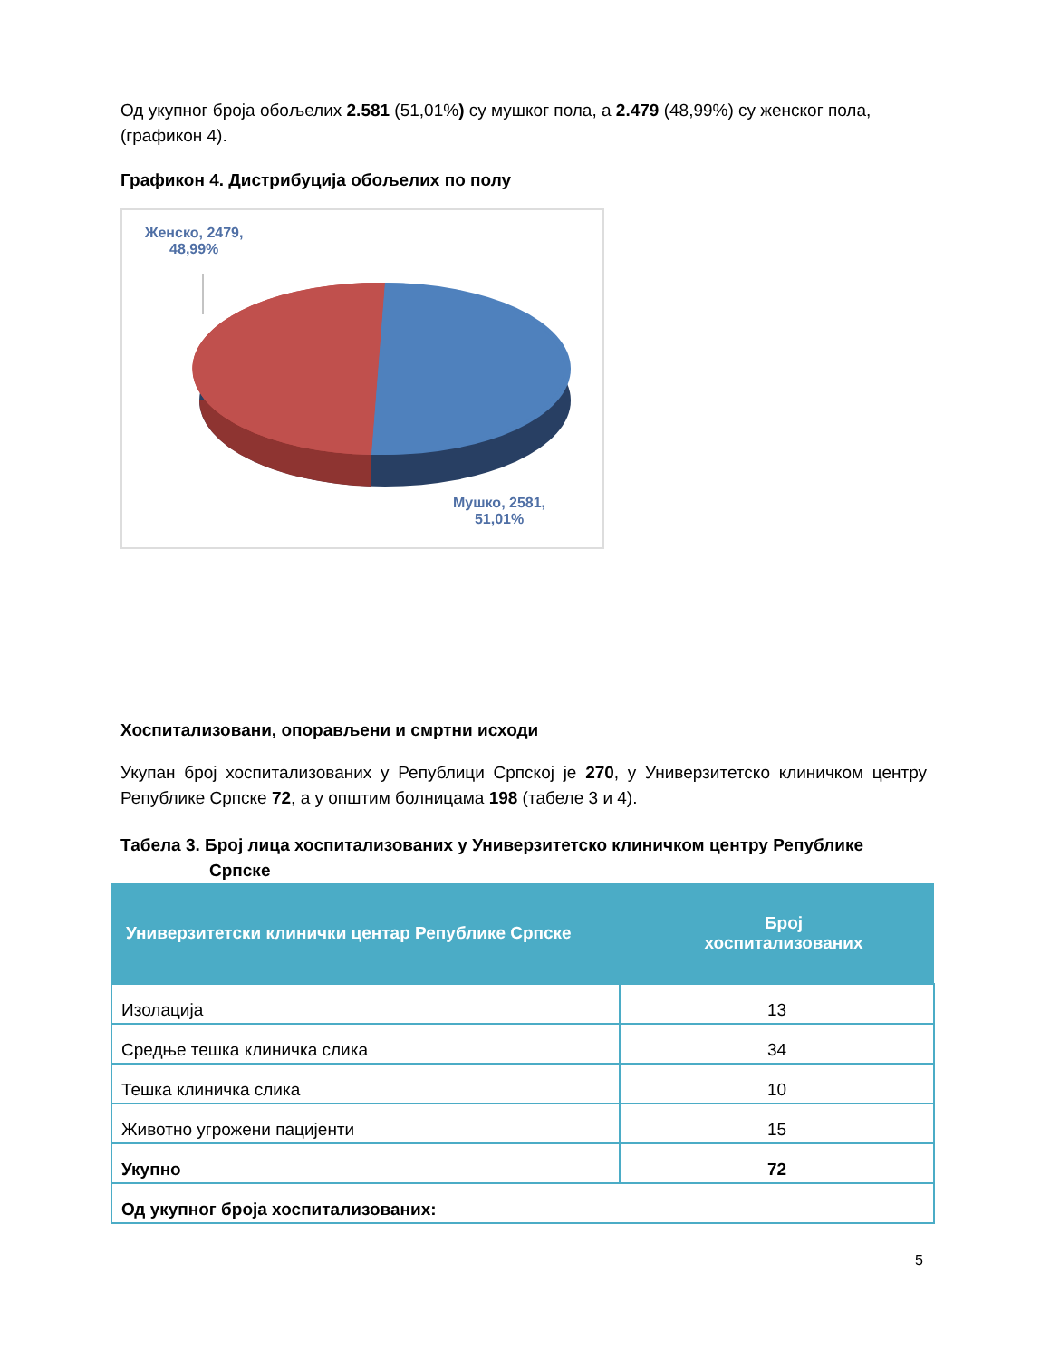Од укупног броја oбољелих 2.581 (51,01%) су мушког пола, а 2.479 (48,99%) су женског пола, (графикон 4).
Графикон 4. Дистрибуција обољелих по полу
Женско, 2479,
48,99%
Мушко, 2581,
51,01%
Хоспитализовани, опорављени и смртни исходи
Укупан број хоспитализованих у Републици Српској је 270, у Универзитетско клиничком центру Републике Српске 72, а у општим болницама 198 (табеле 3 и 4).
Табела 3. Број лица хоспитализованих у Универзитетско клиничком центру Републике
Српске
| Универзитетски клинички центар Републике Српске | Број хоспитализованих |
| --- | --- |
| Изолација | 13 |
| Средње тешка клиничка слика | 34 |
| Тешка клиничка слика | 10 |
| Животно угрожени пацијенти | 15 |
| Укупно | 72 |
| Од укупног броја хоспитализованих: | |
5